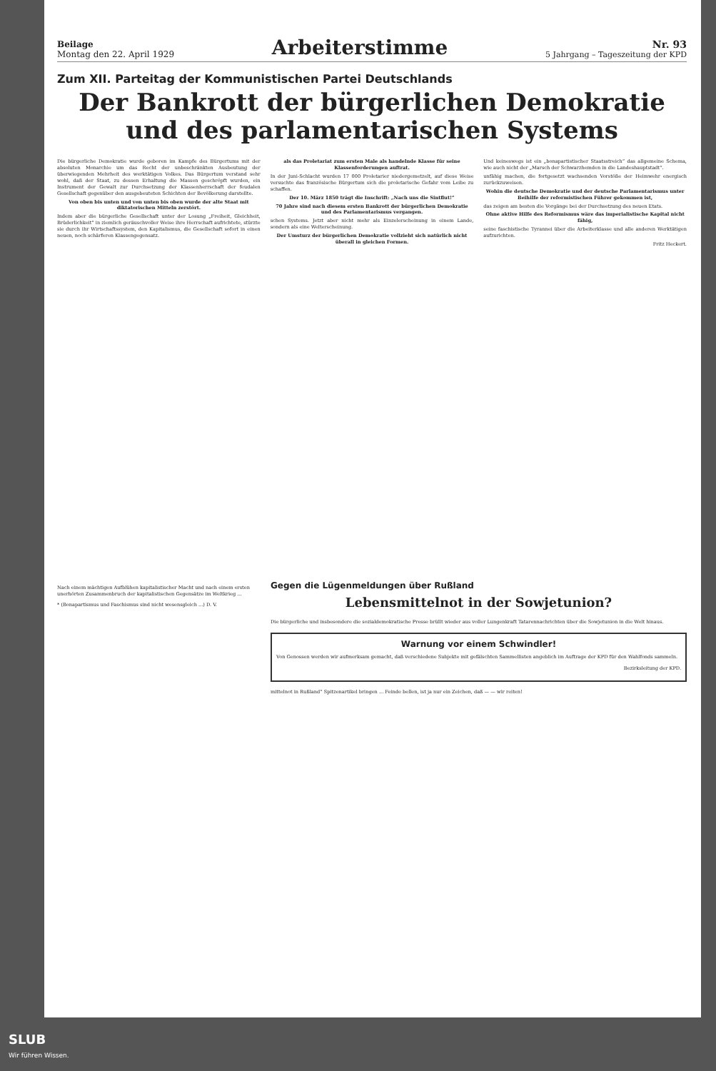Beilage
Montag den 22. April 1929
Arbeiterstimme
Nr. 93
5 Jahrgang – Tageszeitung der KPD
Zum XII. Parteitag der Kommunistischen Partei Deutschlands
Der Bankrott der bürgerlichen Demokratie
und des parlamentarischen Systems
Die bürgerliche Demokratie wurde geboren im Kampfe des Bürgertums mit der absoluten Monarchie um das Recht der unbeschränkten Ausbeutung der überwiegenden Mehrheit des werktätigen Volkes. Das Bürgertum verstand sehr wohl, daß der Staat, zu dessen Erhaltung die Massen geschröpft wurden, ein Instrument der Gewalt zur Durchsetzung der Klassenherrschaft der feudalen Gesellschaft gegenüber den ausgebeuteten Schichten der Bevölkerung darstellte.
Von oben bis unten und von unten bis oben wurde der alte Staat mit diktatorischen Mitteln zerstört.
Indem aber die bürgerliche Gesellschaft unter der Losung „Freiheit, Gleichheit, Brüderlichkeit“ in ziemlich geräuschvoller Weise ihre Herrschaft aufrichtete, stürzte sie durch ihr Wirtschaftssystem, den Kapitalismus, die Gesellschaft sofort in einen neuen, noch schärferen Klassengegensatz.
als das Proletariat zum ersten Male als handelnde Klasse für seine Klassenforderungen auftrat.
In der Juni-Schlacht wurden 17 000 Proletarier niedergemetzelt, auf diese Weise versuchte das französische Bürgertum sich die proletarische Gefahr vom Leibe zu schaffen.
Der 10. März 1850 trägt die Inschrift: „Nach uns die Sintflut!“
70 Jahre sind nach diesem ersten Bankrott der bürgerlichen Demokratie und des Parlamentarismus vergangen.
schen Systems. Jetzt aber nicht mehr als Einzelerscheinung in einem Lande, sondern als eine Welterscheinung.
Der Umsturz der bürgerlichen Demokratie vollzieht sich natürlich nicht überall in gleichen Formen.
Und keineswegs ist ein „bonapartistischer Staatsstreich“ das allgemeine Schema, wie auch nicht der „Marsch der Schwarzhemden in die Landeshauptstadt“.
unfähig machen, die fortgesetzt wachsenden Vorstöße der Heimwehr energisch zurückzuweisen.
Wohin die deutsche Demokratie und der deutsche Parlamentarismus unter Beihilfe der reformistischen Führer gekommen ist,
das zeigen am besten die Vorgänge bei der Durchsetzung des neuen Etats.
Ohne aktive Hilfe des Reformismus wäre das imperialistische Kapital nicht fähig,
seine faschistische Tyrannei über die Arbeiterklasse und alle anderen Werktätigen aufzurichten.
Fritz Heckert.
Nach einem mächtigen Aufblühen kapitalistischer Macht und nach einem ersten unerhörten Zusammenbruch der kapitalistischen Gegensätze im Weltkrieg ...
* (Bonapartismus und Faschismus sind nicht wesensgleich ...) D. V.
Gegen die Lügenmeldungen über Rußland
Lebensmittelnot in der Sowjetunion?
Die bürgerliche und insbesondere die sozialdemokratische Presse brüllt wieder aus voller Lungenkraft Tatarennachrichten über die Sowjetunion in die Welt hinaus.
Warnung vor einem Schwindler!
Von Genossen werden wir aufmerksam gemacht, daß verschiedene Subjekte mit gefälschten Sammellisten angeblich im Auftrage der KPD für den Wahlfonds sammeln.
Bezirksleitung der KPD.
mittelnot in Rußland“ Spitzenartikel bringen ... Feinde bellen, ist ja nur ein Zeichen, daß — — wir reiten!
SLUB
Wir führen Wissen.